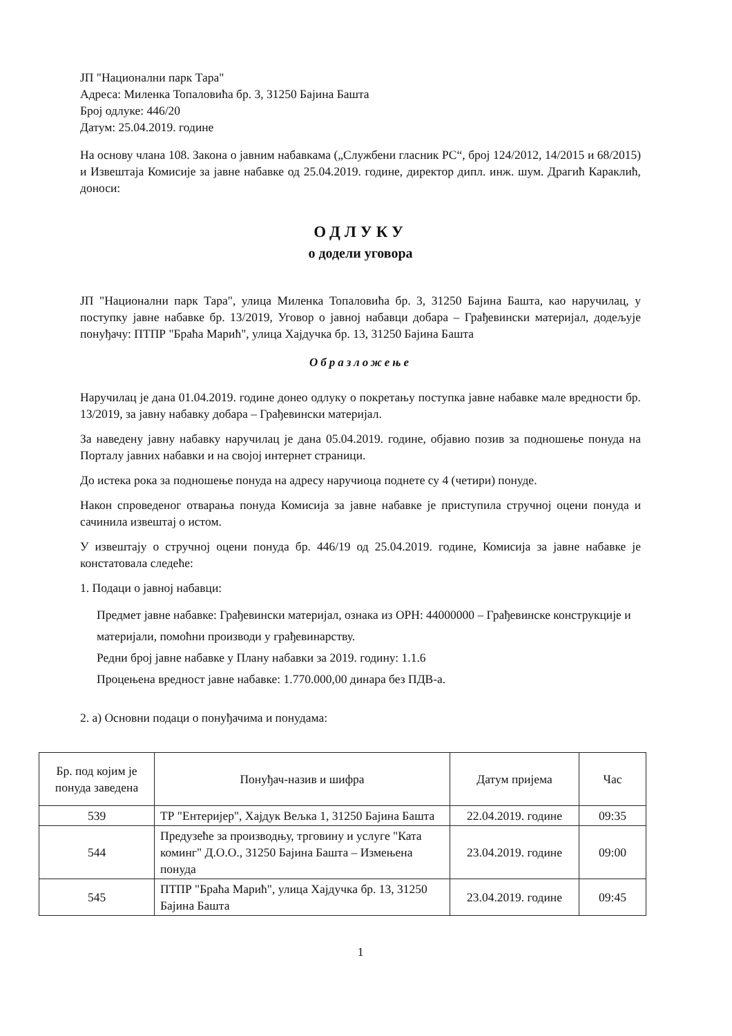ЈП "Национални парк Тара"
Адреса: Миленка Топаловића бр. 3, 31250 Бајина Башта
Број одлуке: 446/20
Датум: 25.04.2019. године
На основу члана 108. Закона о јавним набавкама („Службени гласник РС“, број 124/2012, 14/2015 и 68/2015) и Извештаја Комисије за јавне набавке од 25.04.2019. године, директор дипл. инж. шум. Драгић Караклић, доноси:
ОДЛУКУ
о додели уговора
ЈП "Национални парк Тара", улица Миленка Топаловића бр. 3, 31250 Бајина Башта, као наручилац, у поступку јавне набавке бр. 13/2019, Уговор о јавној набавци добара – Грађевински материјал, додељује понуђачу: ПТПР "Браћа Марић", улица Хајдучка бр. 13, 31250 Бајина Башта
Образложење
Наручилац је дана 01.04.2019. године донео одлуку о покретању поступка јавне набавке мале вредности бр. 13/2019, за јавну набавку добара – Грађевински материјал.
За наведену јавну набавку наручилац је дана 05.04.2019. године, објавио позив за подношење понуда на Порталу јавних набавки и на својој интернет страници.
До истека рока за подношење понуда на адресу наручиоца поднете су 4 (четири) понуде.
Након спроведеног отварања понуда Комисија за јавне набавке је приступила стручној оцени понуда и сачинила извештај о истом.
У извештају о стручној оцени понуда бр. 446/19 од 25.04.2019. године, Комисија за јавне набавке је констатовала следеће:
1. Подаци о јавној набавци:
Предмет јавне набавке: Грађевински материјал, ознака из ОРН: 44000000 – Грађевинске конструкције и материјали, помоћни производи у грађевинарству.
Редни број јавне набавке у Плану набавки за 2019. годину: 1.1.6
Процењена вредност јавне набавке: 1.770.000,00 динара без ПДВ-а.
2. а) Основни подаци о понуђачима и понудама:
| Бр. под којим је понуда заведена | Понуђач-назив и шифра | Датум пријема | Час |
| --- | --- | --- | --- |
| 539 | ТР "Ентеријер", Хајдук Вељка 1, 31250 Бајина Башта | 22.04.2019. године | 09:35 |
| 544 | Предузеће за производњу, трговину и услуге "Ката коминг" Д.О.О., 31250 Бајина Башта – Измењена понуда | 23.04.2019. године | 09:00 |
| 545 | ПТПР "Браћа Марић", улица Хајдучка бр. 13, 31250 Бајина Башта | 23.04.2019. године | 09:45 |
1